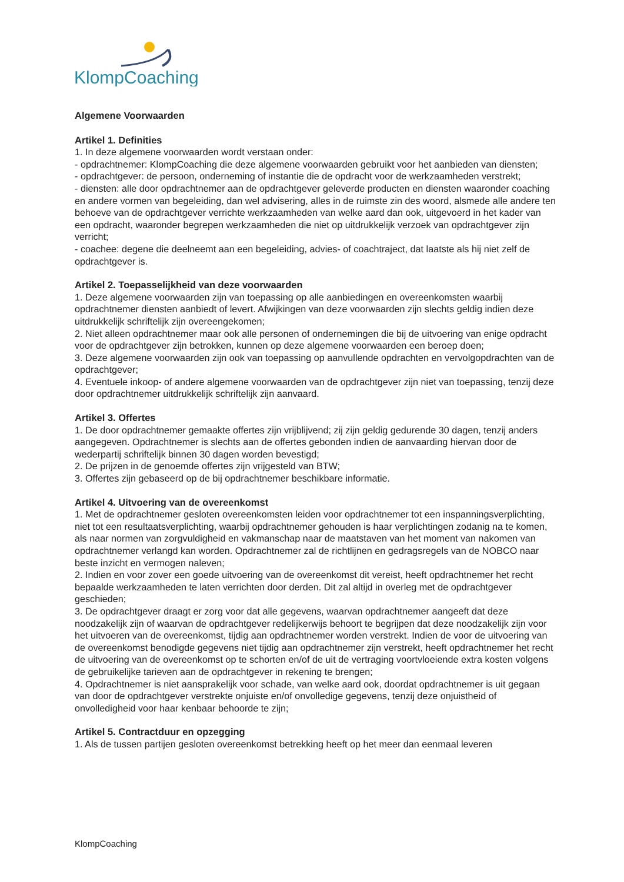KlompCoaching
Algemene Voorwaarden
Artikel 1. Definities
1. In deze algemene voorwaarden wordt verstaan onder:
- opdrachtnemer: KlompCoaching die deze algemene voorwaarden gebruikt voor het aanbieden van diensten;
- opdrachtgever: de persoon, onderneming of instantie die de opdracht voor de werkzaamheden verstrekt;
- diensten: alle door opdrachtnemer aan de opdrachtgever geleverde producten en diensten waaronder coaching en andere vormen van begeleiding, dan wel advisering, alles in de ruimste zin des woord, alsmede alle andere ten behoeve van de opdrachtgever verrichte werkzaamheden van welke aard dan ook, uitgevoerd in het kader van een opdracht, waaronder begrepen werkzaamheden die niet op uitdrukkelijk verzoek van opdrachtgever zijn verricht;
- coachee: degene die deelneemt aan een begeleiding, advies- of coachtraject, dat laatste als hij niet zelf de opdrachtgever is.
Artikel 2. Toepasselijkheid van deze voorwaarden
1. Deze algemene voorwaarden zijn van toepassing op alle aanbiedingen en overeenkomsten waarbij opdrachtnemer diensten aanbiedt of levert. Afwijkingen van deze voorwaarden zijn slechts geldig indien deze uitdrukkelijk schriftelijk zijn overeengekomen;
2. Niet alleen opdrachtnemer maar ook alle personen of ondernemingen die bij de uitvoering van enige opdracht voor de opdrachtgever zijn betrokken, kunnen op deze algemene voorwaarden een beroep doen;
3. Deze algemene voorwaarden zijn ook van toepassing op aanvullende opdrachten en vervolgopdrachten van de opdrachtgever;
4. Eventuele inkoop- of andere algemene voorwaarden van de opdrachtgever zijn niet van toepassing, tenzij deze door opdrachtnemer uitdrukkelijk schriftelijk zijn aanvaard.
Artikel 3. Offertes
1. De door opdrachtnemer gemaakte offertes zijn vrijblijvend; zij zijn geldig gedurende 30 dagen, tenzij anders aangegeven. Opdrachtnemer is slechts aan de offertes gebonden indien de aanvaarding hiervan door de wederpartij schriftelijk binnen 30 dagen worden bevestigd;
2. De prijzen in de genoemde offertes zijn vrijgesteld van BTW;
3. Offertes zijn gebaseerd op de bij opdrachtnemer beschikbare informatie.
Artikel 4. Uitvoering van de overeenkomst
1. Met de opdrachtnemer gesloten overeenkomsten leiden voor opdrachtnemer tot een inspanningsverplichting, niet tot een resultaatsverplichting, waarbij opdrachtnemer gehouden is haar verplichtingen zodanig na te komen, als naar normen van zorgvuldigheid en vakmanschap naar de maatstaven van het moment van nakomen van opdrachtnemer verlangd kan worden. Opdrachtnemer zal de richtlijnen en gedragsregels van de NOBCO naar beste inzicht en vermogen naleven;
2. Indien en voor zover een goede uitvoering van de overeenkomst dit vereist, heeft opdrachtnemer het recht bepaalde werkzaamheden te laten verrichten door derden. Dit zal altijd in overleg met de opdrachtgever geschieden;
3. De opdrachtgever draagt er zorg voor dat alle gegevens, waarvan opdrachtnemer aangeeft dat deze noodzakelijk zijn of waarvan de opdrachtgever redelijkerwijs behoort te begrijpen dat deze noodzakelijk zijn voor het uitvoeren van de overeenkomst, tijdig aan opdrachtnemer worden verstrekt. Indien de voor de uitvoering van de overeenkomst benodigde gegevens niet tijdig aan opdrachtnemer zijn verstrekt, heeft opdrachtnemer het recht de uitvoering van de overeenkomst op te schorten en/of de uit de vertraging voortvloeiende extra kosten volgens de gebruikelijke tarieven aan de opdrachtgever in rekening te brengen;
4. Opdrachtnemer is niet aansprakelijk voor schade, van welke aard ook, doordat opdrachtnemer is uit gegaan van door de opdrachtgever verstrekte onjuiste en/of onvolledige gegevens, tenzij deze onjuistheid of onvolledigheid voor haar kenbaar behoorde te zijn;
Artikel 5. Contractduur en opzegging
1. Als de tussen partijen gesloten overeenkomst betrekking heeft op het meer dan eenmaal leveren
KlompCoaching